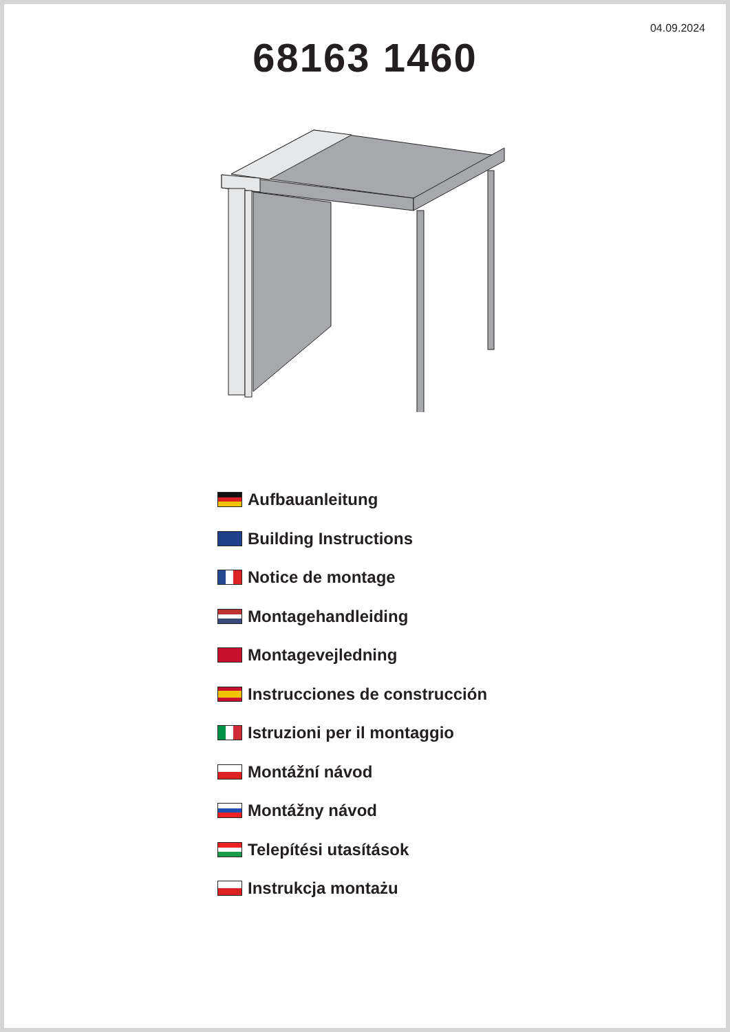04.09.2024
68163 1460
Aufbauanleitung
Building Instructions
Notice de montage
Montagehandleiding
Montagevejledning
Instrucciones de construcción
Istruzioni per il montaggio
Montážní návod
Montážny návod
Telepítési utasítások
Instrukcja montażu